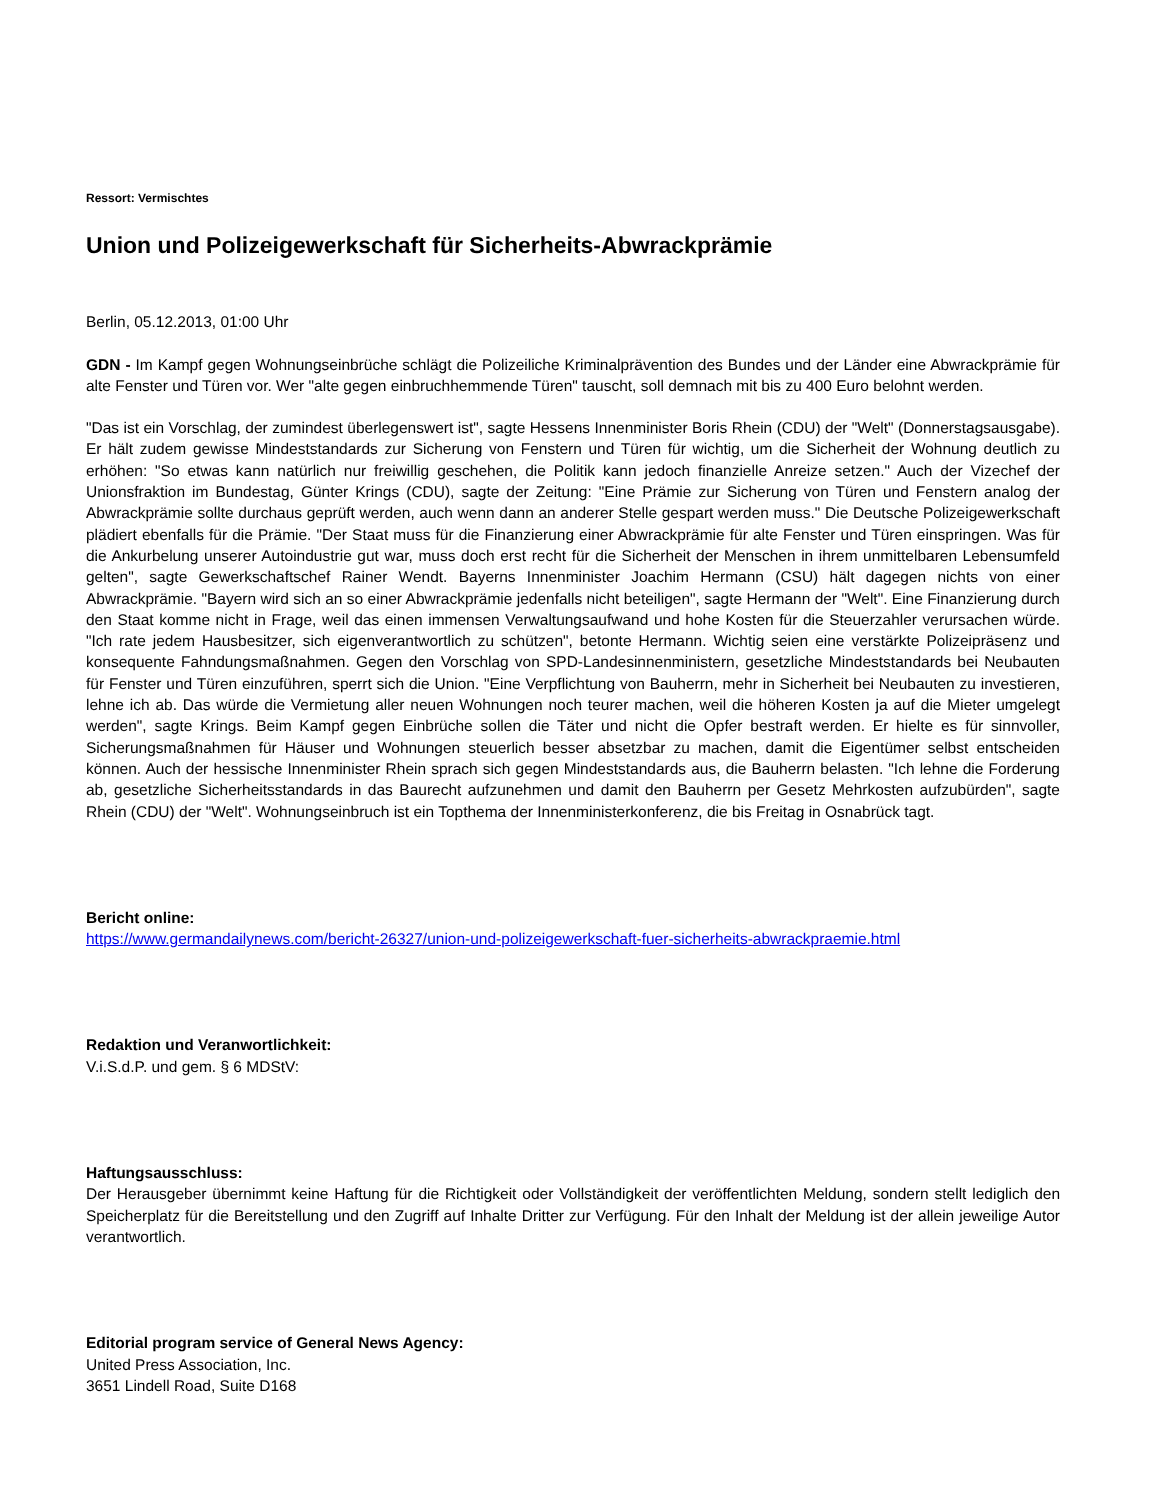Ressort: Vermischtes
Union und Polizeigewerkschaft für Sicherheits-Abwrackprämie
Berlin, 05.12.2013, 01:00 Uhr
GDN - Im Kampf gegen Wohnungseinbrüche schlägt die Polizeiliche Kriminalprävention des Bundes und der Länder eine Abwrackprämie für alte Fenster und Türen vor. Wer "alte gegen einbruchhemmende Türen" tauscht, soll demnach mit bis zu 400 Euro belohnt werden.
"Das ist ein Vorschlag, der zumindest überlegenswert ist", sagte Hessens Innenminister Boris Rhein (CDU) der "Welt" (Donnerstagsausgabe). Er hält zudem gewisse Mindeststandards zur Sicherung von Fenstern und Türen für wichtig, um die Sicherheit der Wohnung deutlich zu erhöhen: "So etwas kann natürlich nur freiwillig geschehen, die Politik kann jedoch finanzielle Anreize setzen." Auch der Vizechef der Unionsfraktion im Bundestag, Günter Krings (CDU), sagte der Zeitung: "Eine Prämie zur Sicherung von Türen und Fenstern analog der Abwrackprämie sollte durchaus geprüft werden, auch wenn dann an anderer Stelle gespart werden muss." Die Deutsche Polizeigewerkschaft plädiert ebenfalls für die Prämie. "Der Staat muss für die Finanzierung einer Abwrackprämie für alte Fenster und Türen einspringen. Was für die Ankurbelung unserer Autoindustrie gut war, muss doch erst recht für die Sicherheit der Menschen in ihrem unmittelbaren Lebensumfeld gelten", sagte Gewerkschaftschef Rainer Wendt. Bayerns Innenminister Joachim Hermann (CSU) hält dagegen nichts von einer Abwrackprämie. "Bayern wird sich an so einer Abwrackprämie jedenfalls nicht beteiligen", sagte Hermann der "Welt". Eine Finanzierung durch den Staat komme nicht in Frage, weil das einen immensen Verwaltungsaufwand und hohe Kosten für die Steuerzahler verursachen würde. "Ich rate jedem Hausbesitzer, sich eigenverantwortlich zu schützen", betonte Hermann. Wichtig seien eine verstärkte Polizeipräsenz und konsequente Fahndungsmaßnahmen. Gegen den Vorschlag von SPD-Landesinnenministern, gesetzliche Mindeststandards bei Neubauten für Fenster und Türen einzuführen, sperrt sich die Union. "Eine Verpflichtung von Bauherrn, mehr in Sicherheit bei Neubauten zu investieren, lehne ich ab. Das würde die Vermietung aller neuen Wohnungen noch teurer machen, weil die höheren Kosten ja auf die Mieter umgelegt werden", sagte Krings. Beim Kampf gegen Einbrüche sollen die Täter und nicht die Opfer bestraft werden. Er hielte es für sinnvoller, Sicherungsmaßnahmen für Häuser und Wohnungen steuerlich besser absetzbar zu machen, damit die Eigentümer selbst entscheiden können. Auch der hessische Innenminister Rhein sprach sich gegen Mindeststandards aus, die Bauherrn belasten. "Ich lehne die Forderung ab, gesetzliche Sicherheitsstandards in das Baurecht aufzunehmen und damit den Bauherrn per Gesetz Mehrkosten aufzubürden", sagte Rhein (CDU) der "Welt". Wohnungseinbruch ist ein Topthema der Innenministerkonferenz, die bis Freitag in Osnabrück tagt.
Bericht online:
https://www.germandailynews.com/bericht-26327/union-und-polizeigewerkschaft-fuer-sicherheits-abwrackpraemie.html
Redaktion und Veranwortlichkeit:
V.i.S.d.P. und gem. § 6 MDStV:
Haftungsausschluss:
Der Herausgeber übernimmt keine Haftung für die Richtigkeit oder Vollständigkeit der veröffentlichten Meldung, sondern stellt lediglich den Speicherplatz für die Bereitstellung und den Zugriff auf Inhalte Dritter zur Verfügung. Für den Inhalt der Meldung ist der allein jeweilige Autor verantwortlich.
Editorial program service of General News Agency:
United Press Association, Inc.
3651 Lindell Road, Suite D168